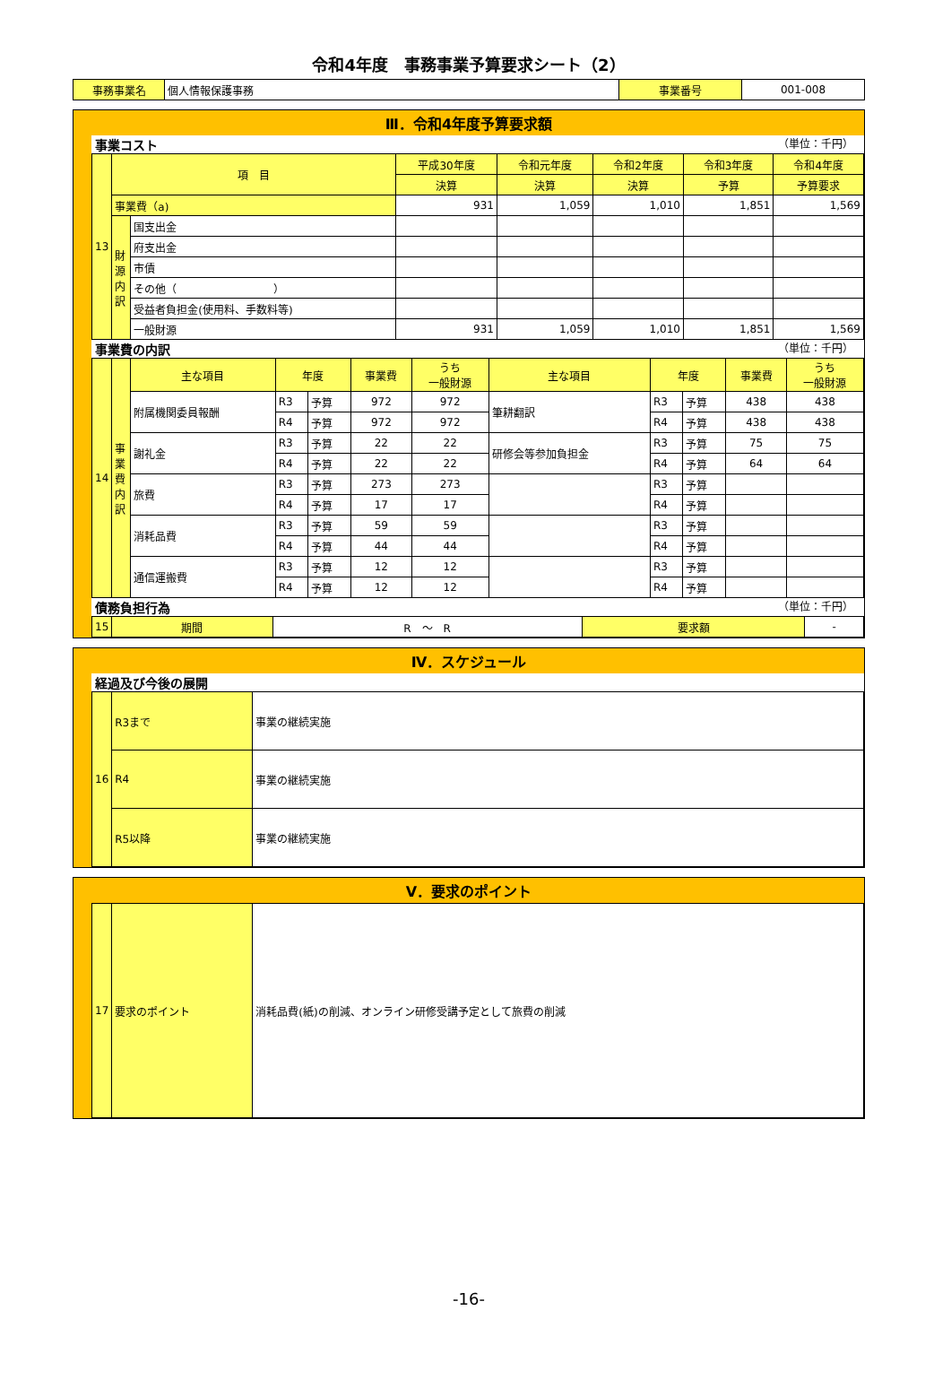令和4年度　事務事業予算要求シート（2）
| 事務事業名 | 個人情報保護事務 | 事業番号 | 001-008 |
Ⅲ．令和4年度予算要求額
事業コスト （単位：千円）
| 13 | 項 目 | | 平成30年度 | 令和元年度 | 令和2年度 | 令和3年度 | 令和4年度 |
| | | | 決算 | 決算 | 決算 | 予算 | 予算要求 |
| | 事業費（a) | | 931 | 1,059 | 1,010 | 1,851 | 1,569 |
| | 財源内訳 | 国支出金 | | | | | |
| | | 府支出金 | | | | | |
| | | 市債 | | | | | |
| | | その他（ ） | | | | | |
| | | 受益者負担金(使用料、手数料等) | | | | | |
| | | 一般財源 | 931 | 1,059 | 1,010 | 1,851 | 1,569 |
事業費の内訳 （単位：千円）
| 14 | 事業費内訳 | 主な項目 | 年度 | | 事業費 | うち 一般財源 | 主な項目 | 年度 | | 事業費 | うち 一般財源 |
| | | 附属機関委員報酬 | R3 | 予算 | 972 | 972 | 筆耕翻訳 | R3 | 予算 | 438 | 438 |
| | | | R4 | 予算 | 972 | 972 | | R4 | 予算 | 438 | 438 |
| | | 謝礼金 | R3 | 予算 | 22 | 22 | 研修会等参加負担金 | R3 | 予算 | 75 | 75 |
| | | | R4 | 予算 | 22 | 22 | | R4 | 予算 | 64 | 64 |
| | | 旅費 | R3 | 予算 | 273 | 273 | | R3 | 予算 | | |
| | | | R4 | 予算 | 17 | 17 | | R4 | 予算 | | |
| | | 消耗品費 | R3 | 予算 | 59 | 59 | | R3 | 予算 | | |
| | | | R4 | 予算 | 44 | 44 | | R4 | 予算 | | |
| | | 通信運搬費 | R3 | 予算 | 12 | 12 | | R3 | 予算 | | |
| | | | R4 | 予算 | 12 | 12 | | R4 | 予算 | | |
債務負担行為 （単位：千円）
| 15 | 期間 | R ～ R | 要求額 | - |
Ⅳ．スケジュール
経過及び今後の展開
| 16 | R3まで | 事業の継続実施 |
| | R4 | 事業の継続実施 |
| | R5以降 | 事業の継続実施 |
Ⅴ．要求のポイント
| 17 | 要求のポイント | 消耗品費(紙)の削減、オンライン研修受講予定として旅費の削減 |
-16-